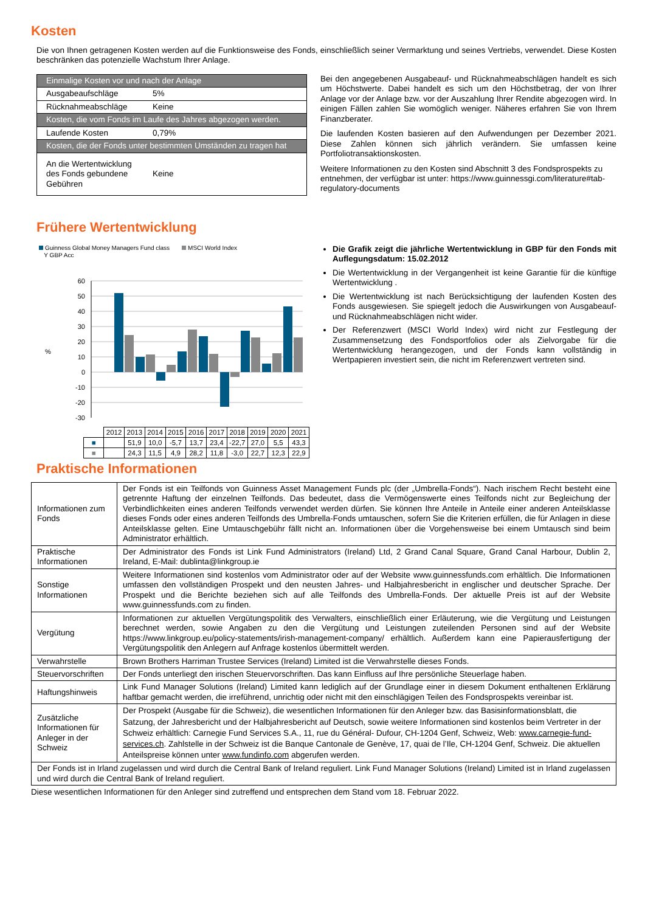Kosten
Die von Ihnen getragenen Kosten werden auf die Funktionsweise des Fonds, einschließlich seiner Vermarktung und seines Vertriebs, verwendet. Diese Kosten beschränken das potenzielle Wachstum Ihrer Anlage.
| Einmalige Kosten vor und nach der Anlage | |
| Ausgabeaufschläge | 5% |
| Rücknahmeabschläge | Keine |
| Kosten, die vom Fonds im Laufe des Jahres abgezogen werden. | |
| Laufende Kosten | 0,79% |
| Kosten, die der Fonds unter bestimmten Umständen zu tragen hat | |
| An die Wertentwicklung des Fonds gebundene Gebühren | Keine |
Bei den angegebenen Ausgabeauf- und Rücknahmeabschlägen handelt es sich um Höchstwerte. Dabei handelt es sich um den Höchstbetrag, der von Ihrer Anlage vor der Anlage bzw. vor der Auszahlung Ihrer Rendite abgezogen wird. In einigen Fällen zahlen Sie womöglich weniger. Näheres erfahren Sie von Ihrem Finanzberater.
Die laufenden Kosten basieren auf den Aufwendungen per Dezember 2021. Diese Zahlen können sich jährlich verändern. Sie umfassen keine Portfoliotransaktionskosten.
Weitere Informationen zu den Kosten sind Abschnitt 3 des Fondsprospekts zu entnehmen, der verfügbar ist unter: https://www.guinnessgi.com/literature#tab-regulatory-documents
Frühere Wertentwicklung
Guinness Global Money Managers Fund class
Y GBP Acc MSCI World Index
60
50
40
30
20
10
0
-10
-20
-30
%
| | 2012 | 2013 | 2014 | 2015 | 2016 | 2017 | 2018 | 2019 | 2020 | 2021 |
| ■ | | 51,9 | 10,0 | -5,7 | 13,7 | 23,4 | -22,7 | 27,0 | 5,5 | 43,3 |
| ■ | | 24,3 | 11,5 | 4,9 | 28,2 | 11,8 | -3,0 | 22,7 | 12,3 | 22,9 |
Die Grafik zeigt die jährliche Wertentwicklung in GBP für den Fonds mit Auflegungsdatum: 15.02.2012
Die Wertentwicklung in der Vergangenheit ist keine Garantie für die künftige Wertentwicklung .
Die Wertentwicklung ist nach Berücksichtigung der laufenden Kosten des Fonds ausgewiesen. Sie spiegelt jedoch die Auswirkungen von Ausgabeauf- und Rücknahmeabschlägen nicht wider.
Der Referenzwert (MSCI World Index) wird nicht zur Festlegung der Zusammensetzung des Fondsportfolios oder als Zielvorgabe für die Wertentwicklung herangezogen, und der Fonds kann vollständig in Wertpapieren investiert sein, die nicht im Referenzwert vertreten sind.
Praktische Informationen
| Informationen zum Fonds | Der Fonds ist ein Teilfonds von Guinness Asset Management Funds plc (der „Umbrella-Fonds“). Nach irischem Recht besteht eine getrennte Haftung der einzelnen Teilfonds. Das bedeutet, dass die Vermögenswerte eines Teilfonds nicht zur Begleichung der Verbindlichkeiten eines anderen Teilfonds verwendet werden dürfen. Sie können Ihre Anteile in Anteile einer anderen Anteilsklasse dieses Fonds oder eines anderen Teilfonds des Umbrella-Fonds umtauschen, sofern Sie die Kriterien erfüllen, die für Anlagen in diese Anteilsklasse gelten. Eine Umtauschgebühr fällt nicht an. Informationen über die Vorgehensweise bei einem Umtausch sind beim Administrator erhältlich. |
| Praktische Informationen | Der Administrator des Fonds ist Link Fund Administrators (Ireland) Ltd, 2 Grand Canal Square, Grand Canal Harbour, Dublin 2, Ireland, E-Mail: dublinta@linkgroup.ie |
| Sonstige Informationen | Weitere Informationen sind kostenlos vom Administrator oder auf der Website www.guinnessfunds.com erhältlich. Die Informationen umfassen den vollständigen Prospekt und den neusten Jahres- und Halbjahresbericht in englischer und deutscher Sprache. Der Prospekt und die Berichte beziehen sich auf alle Teilfonds des Umbrella-Fonds. Der aktuelle Preis ist auf der Website www.guinnessfunds.com zu finden. |
| Vergütung | Informationen zur aktuellen Vergütungspolitik des Verwalters, einschließlich einer Erläuterung, wie die Vergütung und Leistungen berechnet werden, sowie Angaben zu den die Vergütung und Leistungen zuteilenden Personen sind auf der Website https://www.linkgroup.eu/policy-statements/irish-management-company/ erhältlich. Außerdem kann eine Papierausfertigung der Vergütungspolitik den Anlegern auf Anfrage kostenlos übermittelt werden. |
| Verwahrstelle | Brown Brothers Harriman Trustee Services (Ireland) Limited ist die Verwahrstelle dieses Fonds. |
| Steuervorschriften | Der Fonds unterliegt den irischen Steuervorschriften. Das kann Einfluss auf Ihre persönliche Steuerlage haben. |
| Haftungshinweis | Link Fund Manager Solutions (Ireland) Limited kann lediglich auf der Grundlage einer in diesem Dokument enthaltenen Erklärung haftbar gemacht werden, die irreführend, unrichtig oder nicht mit den einschlägigen Teilen des Fondsprospekts vereinbar ist. |
| Zusätzliche Informationen für Anleger in der Schweiz | Der Prospekt (Ausgabe für die Schweiz), die wesentlichen Informationen für den Anleger bzw. das Basisinformationsblatt, die Satzung, der Jahresbericht und der Halbjahresbericht auf Deutsch, sowie weitere Informationen sind kostenlos beim Vertreter in der Schweiz erhältlich: Carnegie Fund Services S.A., 11, rue du Général- Dufour, CH-1204 Genf, Schweiz, Web: www.carnegie-fund-services.ch . Zahlstelle in der Schweiz ist die Banque Cantonale de Genève, 17, quai de l’Ile, CH-1204 Genf, Schweiz. Die aktuellen Anteilspreise können unter www.fundinfo.com abgerufen werden. |
| Der Fonds ist in Irland zugelassen und wird durch die Central Bank of Ireland reguliert. Link Fund Manager Solutions (Ireland) Limited ist in Irland zugelassen und wird durch die Central Bank of Ireland reguliert. | |
Diese wesentlichen Informationen für den Anleger sind zutreffend und entsprechen dem Stand vom 18. Februar 2022.